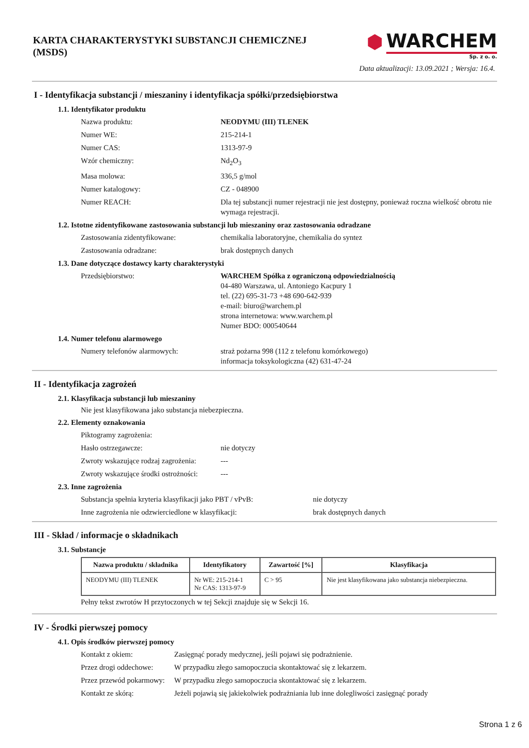KARTA CHARAKTERYSTYKI SUBSTANCJI CHEMICZNEJ
(MSDS)
⬢ WARCHEM
Sp. z o. o.
Data aktualizacji: 13.09.2021 ; Wersja: 16.4.
I - Identyfikacja substancji / mieszaniny i identyfikacja spółki/przedsiębiorstwa
1.1. Identyfikator produktu
Nazwa produktu:
NEODYMU (III) TLENEK
Numer WE:
215-214-1
Numer CAS:
1313-97-9
Wzór chemiczny:
Nd<sub>2</sub>O<sub>3</sub>
Masa molowa:
336,5 g/mol
Numer katalogowy:
CZ - 048900
Numer REACH:
Dla tej substancji numer rejestracji nie jest dostępny, ponieważ roczna wielkość obrotu nie wymaga rejestracji.
1.2. Istotne zidentyfikowane zastosowania substancji lub mieszaniny oraz zastosowania odradzane
Zastosowania zidentyfikowane:
chemikalia laboratoryjne, chemikalia do syntez
Zastosowania odradzane:
brak dostępnych danych
1.3. Dane dotyczące dostawcy karty charakterystyki
Przedsiębiorstwo:
WARCHEM Spółka z ograniczoną odpowiedzialnością
04-480 Warszawa, ul. Antoniego Kacpury 1
tel. (22) 695-31-73 +48 690-642-939
e-mail: biuro@warchem.pl
strona internetowa: www.warchem.pl
Numer BDO: 000540644
1.4. Numer telefonu alarmowego
Numery telefonów alarmowych:
straż pożarna 998 (112 z telefonu komórkowego)
informacja toksykologiczna (42) 631-47-24
II - Identyfikacja zagrożeń
2.1. Klasyfikacja substancji lub mieszaniny
Nie jest klasyfikowana jako substancja niebezpieczna.
2.2. Elementy oznakowania
Piktogramy zagrożenia:
Hasło ostrzegawcze:
nie dotyczy
Zwroty wskazujące rodzaj zagrożenia:
---
Zwroty wskazujące środki ostrożności:
---
2.3. Inne zagrożenia
Substancja spełnia kryteria klasyfikacji jako PBT / vPvB:
nie dotyczy
Inne zagrożenia nie odzwierciedlone w klasyfikacji:
brak dostępnych danych
III - Skład / informacje o składnikach
3.1. Substancje
| Nazwa produktu / składnika | Identyfikatory | Zawartość [%] | Klasyfikacja |
| --- | --- | --- | --- |
| NEODYMU (III) TLENEK | Nr WE: 215-214-1 Nr CAS: 1313-97-9 | C > 95 | Nie jest klasyfikowana jako substancja niebezpieczna. |
Pełny tekst zwrotów H przytoczonych w tej Sekcji znajduje się w Sekcji 16.
IV - Środki pierwszej pomocy
4.1. Opis środków pierwszej pomocy
Kontakt z okiem:
Zasięgnąć porady medycznej, jeśli pojawi się podrażnienie.
Przez drogi oddechowe:
W przypadku złego samopoczucia skontaktować się z lekarzem.
Przez przewód pokarmowy:
W przypadku złego samopoczucia skontaktować się z lekarzem.
Kontakt ze skórą:
Jeżeli pojawią się jakiekolwiek podrażniania lub inne dolegliwości zasięgnąć porady
Strona 1 z 6